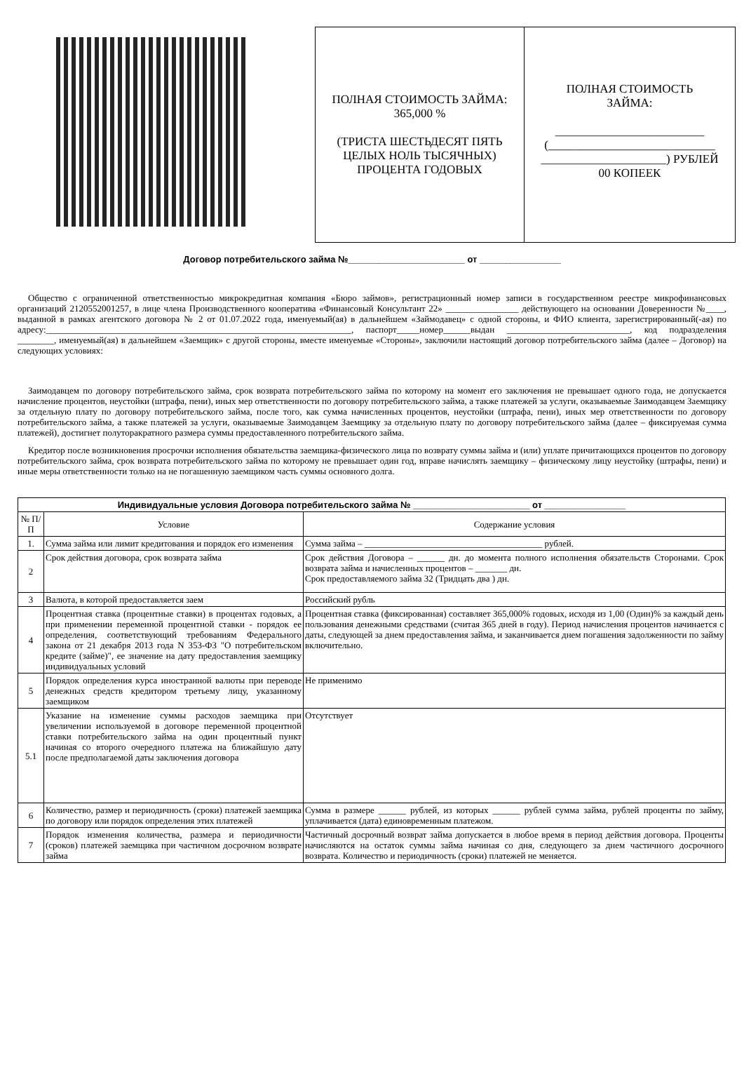ПОЛНАЯ СТОИМОСТЬ ЗАЙМА: 365,000 %
(ТРИСТА ШЕСТЬДЕСЯТ ПЯТЬ ЦЕЛЫХ НОЛЬ ТЫСЯЧНЫХ) ПРОЦЕНТА ГОДОВЫХ
ПОЛНАЯ СТОИМОСТЬ
ЗАЙМА:
_________________________
(____________________________
_____________________) РУБЛЕЙ
00 КОПЕЕК
Договор потребительского займа №_______________________ от ________________
Общество с ограниченной ответственностью микрокредитная компания «Бюро займов», регистрационный номер записи в государственном реестре микрофинансовых организаций 2120552001257, в лице члена Производственного кооператива «Финансовый Консультант 22» ________________ действующего на основании Доверенности №____, выданной в рамках агентского договора № 2 от 01.07.2022 года, именуемый(ая) в дальнейшем «Займодавец» с одной стороны, и ФИО клиента, зарегистрированный(-ая) по адресу:___________________________________________________________________, паспорт_____номер______выдан ___________________________, код подразделения ________, именуемый(ая) в дальнейшем «Заемщик» с другой стороны, вместе именуемые «Стороны», заключили настоящий договор потребительского займа (далее – Договор) на следующих условиях:
Заимодавцем по договору потребительского займа, срок возврата потребительского займа по которому на момент его заключения не превышает одного года, не допускается начисление процентов, неустойки (штрафа, пени), иных мер ответственности по договору потребительского займа, а также платежей за услуги, оказываемые Заимодавцем Заемщику за отдельную плату по договору потребительского займа, после того, как сумма начисленных процентов, неустойки (штрафа, пени), иных мер ответственности по договору потребительского займа, а также платежей за услуги, оказываемые Заимодавцем Заемщику за отдельную плату по договору потребительского займа (далее – фиксируемая сумма платежей), достигнет полуторакратного размера суммы предоставленного потребительского займа.
Кредитор после возникновения просрочки исполнения обязательства заемщика-физического лица по возврату суммы займа и (или) уплате причитающихся процентов по договору потребительского займа, срок возврата потребительского займа по которому не превышает один год, вправе начислять заемщику – физическому лицу неустойку (штрафы, пени) и иные меры ответственности только на не погашенную заемщиком часть суммы основного долга.
| Индивидуальные условия Договора потребительского займа № _______________________ от ________________ | | |
| --- | --- | --- |
| № П/П | Условие | Содержание условия |
| 1. | Сумма займа или лимит кредитования и порядок его изменения | Сумма займа – _______________________________________ рублей. |
| 2 | Срок действия договора, срок возврата займа | Срок действия Договора – ______ дн. до момента полного исполнения обязательств Сторонами. Срок возврата займа и начисленных процентов – _______ дн. Срок предоставляемого займа 32 (Тридцать два ) дн. |
| 3 | Валюта, в которой предоставляется заем | Российский рубль |
| 4 | Процентная ставка (процентные ставки) в процентах годовых, а при применении переменной процентной ставки - порядок ее определения, соответствующий требованиям Федерального закона от 21 декабря 2013 года N 353-ФЗ "О потребительском кредите (займе)", ее значение на дату предоставления заемщику индивидуальных условий | Процентная ставка (фиксированная) составляет 365,000% годовых, исходя из 1,00 (Один)% за каждый день пользования денежными средствами (считая 365 дней в году). Период начисления процентов начинается с даты, следующей за днем предоставления займа, и заканчивается днем погашения задолженности по займу включительно. |
| 5 | Порядок определения курса иностранной валюты при переводе денежных средств кредитором третьему лицу, указанному заемщиком | Не применимо |
| 5.1 | Указание на изменение суммы расходов заемщика при увеличении используемой в договоре переменной процентной ставки потребительского займа на один процентный пункт начиная со второго очередного платежа на ближайшую дату после предполагаемой даты заключения договора | Отсутствует |
| 6 | Количество, размер и периодичность (сроки) платежей заемщика по договору или порядок определения этих платежей | Сумма в размере ______ рублей, из которых ______ рублей сумма займа, рублей проценты по займу, уплачивается (дата) единовременным платежом. |
| 7 | Порядок изменения количества, размера и периодичности (сроков) платежей заемщика при частичном досрочном возврате займа | Частичный досрочный возврат займа допускается в любое время в период действия договора. Проценты начисляются на остаток суммы займа начиная со дня, следующего за днем частичного досрочного возврата. Количество и периодичность (сроки) платежей не меняется. |